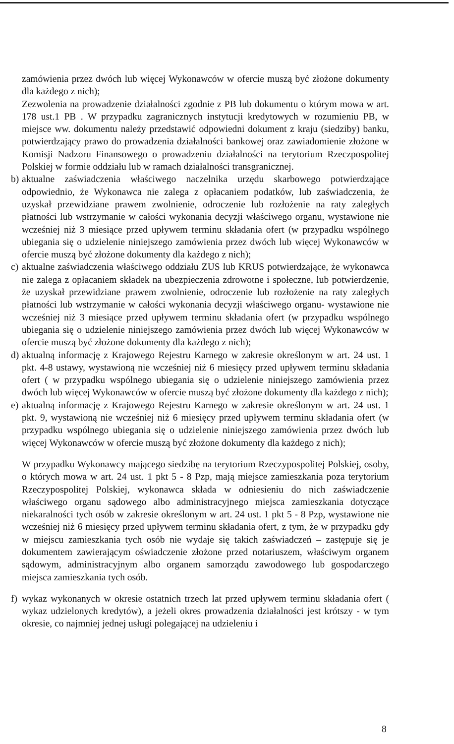zamówienia przez dwóch lub więcej Wykonawców w ofercie muszą być złożone dokumenty dla każdego z nich);
Zezwolenia na prowadzenie działalności zgodnie z PB lub dokumentu o którym mowa w art. 178 ust.1 PB . W przypadku zagranicznych instytucji kredytowych w rozumieniu PB, w miejsce ww. dokumentu należy przedstawić odpowiedni dokument z kraju (siedziby) banku, potwierdzający prawo do prowadzenia działalności bankowej oraz zawiadomienie złożone w Komisji Nadzoru Finansowego o prowadzeniu działalności na terytorium Rzeczpospolitej Polskiej w formie oddziału lub w ramach działalności transgranicznej.
b) aktualne zaświadczenia właściwego naczelnika urzędu skarbowego potwierdzające odpowiednio, że Wykonawca nie zalega z opłacaniem podatków, lub zaświadczenia, że uzyskał przewidziane prawem zwolnienie, odroczenie lub rozłożenie na raty zaległych płatności lub wstrzymanie w całości wykonania decyzji właściwego organu, wystawione nie wcześniej niż 3 miesiące przed upływem terminu składania ofert (w przypadku wspólnego ubiegania się o udzielenie niniejszego zamówienia przez dwóch lub więcej Wykonawców w ofercie muszą być złożone dokumenty dla każdego z nich);
c) aktualne zaświadczenia właściwego oddziału ZUS lub KRUS potwierdzające, że wykonawca nie zalega z opłacaniem składek na ubezpieczenia zdrowotne i społeczne, lub potwierdzenie, że uzyskał przewidziane prawem zwolnienie, odroczenie lub rozłożenie na raty zaległych płatności lub wstrzymanie w całości wykonania decyzji właściwego organu- wystawione nie wcześniej niż 3 miesiące przed upływem terminu składania ofert (w przypadku wspólnego ubiegania się o udzielenie niniejszego zamówienia przez dwóch lub więcej Wykonawców w ofercie muszą być złożone dokumenty dla każdego z nich);
d) aktualną informację z Krajowego Rejestru Karnego w zakresie określonym w art. 24 ust. 1 pkt. 4-8 ustawy, wystawioną nie wcześniej niż 6 miesięcy przed upływem terminu składania ofert ( w przypadku wspólnego ubiegania się o udzielenie niniejszego zamówienia przez dwóch lub więcej Wykonawców w ofercie muszą być złożone dokumenty dla każdego z nich);
e) aktualną informację z Krajowego Rejestru Karnego w zakresie określonym w art. 24 ust. 1 pkt. 9, wystawioną nie wcześniej niż 6 miesięcy przed upływem terminu składania ofert (w przypadku wspólnego ubiegania się o udzielenie niniejszego zamówienia przez dwóch lub więcej Wykonawców w ofercie muszą być złożone dokumenty dla każdego z nich);
W przypadku Wykonawcy mającego siedzibę na terytorium Rzeczypospolitej Polskiej, osoby, o których mowa w art. 24 ust. 1 pkt 5 - 8 Pzp, mają miejsce zamieszkania poza terytorium Rzeczypospolitej Polskiej, wykonawca składa w odniesieniu do nich zaświadczenie właściwego organu sądowego albo administracyjnego miejsca zamieszkania dotyczące niekaralności tych osób w zakresie określonym w art. 24 ust. 1 pkt 5 - 8 Pzp, wystawione nie wcześniej niż 6 miesięcy przed upływem terminu składania ofert, z tym, że w przypadku gdy w miejscu zamieszkania tych osób nie wydaje się takich zaświadczeń – zastępuje się je dokumentem zawierającym oświadczenie złożone przed notariuszem, właściwym organem sądowym, administracyjnym albo organem samorządu zawodowego lub gospodarczego miejsca zamieszkania tych osób.
f) wykaz wykonanych w okresie ostatnich trzech lat przed upływem terminu składania ofert ( wykaz udzielonych kredytów), a jeżeli okres prowadzenia działalności jest krótszy - w tym okresie, co najmniej jednej usługi polegającej na udzieleniu i
8